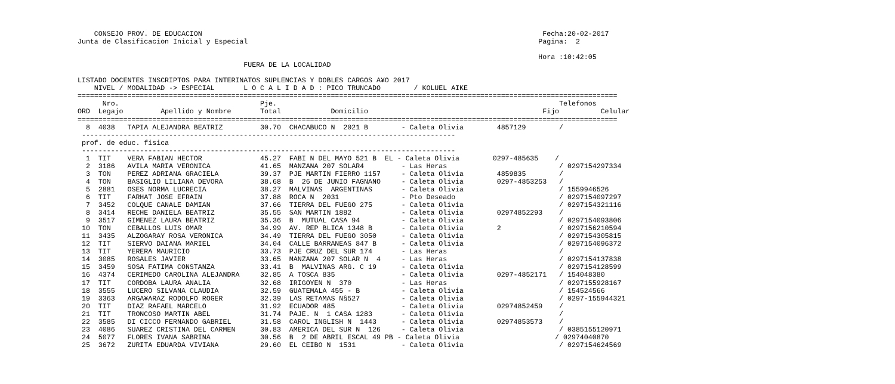CONSEJO PROV. DE EDUCACION                                                                                  Fecha:20-02-2017
Junta de Clasificacion Inicial y Especial                                                                      Pagina:  2

                                                                                                               Hora :10:42:05
                                        FUERA DE LA LOCALIDAD

LISTADO DOCENTES INSCRIPTOS PARA INTERINATOS SUPLENCIAS Y DOBLES CARGOS A¥O 2017
    NIVEL / MODALIDAD -> ESPECIAL       L O C A L I D A D : PICO TRUNCADO        / KOLUEL AIKE
==================================================================================================================================
      Nro.                                  Pje.                                                                    Telefonos
ORD  Legajo         Apellido y Nombre       Total            Domicilio                                          Fijo          Celular
==================================================================================================================================
  8  4038   TAPIA ALEJANDRA BEATRIZ         30.70  CHACABUCO N  2021 B        - Caleta Olivia        4857129        /
 ------------------------------------------------------------------------------------------
 prof. de educ. fisica
 ------------------------------------------------------------------------------------------
  1  TIT    VERA FABIAN HECTOR              45.27  FABI N DEL MAYO 521 B  EL - Caleta Olivia        0297-485635    /
  2  3186   AVILA MARIA VERONICA            41.65  MANZANA 207 SOLAR4         - Las Heras                           / 0297154297334
  3  TON    PEREZ ADRIANA GRACIELA          39.37  PJE MARTIN FIERRO 1157     - Caleta Olivia        4859835        /
  4  TON    BASIGLIO LILIANA DEVORA         38.68  B  26 DE JUNIO FAGNANO     - Caleta Olivia        0297-4853253   /
  5  2881   OSES NORMA LUCRECIA             38.27  MALVINAS  ARGENTINAS       - Caleta Olivia                       / 1559946526
  6  TIT    FARHAT JOSE EFRAIN              37.88  ROCA N  2031               - Pto Deseado                         / 0297154097297
  7  3452   COLQUE CANALE DAMIAN            37.66  TIERRA DEL FUEGO 275       - Caleta Olivia                       / 0297154321116
  8  3414   RECHE DANIELA BEATRIZ           35.55  SAN MARTIN 1882            - Caleta Olivia        02974852293    /
  9  3517   GIMENEZ LAURA BEATRIZ           35.36  B  MUTUAL CASA 94          - Caleta Olivia                       / 0297154093806
 10  TON    CEBALLOS LUIS OMAR              34.99  AV. REP BLICA 1348 B       - Caleta Olivia        2              / 0297156210594
 11  3435   ALZOGARAY ROSA VERONICA         34.49  TIERRA DEL FUEGO 3050      - Caleta Olivia                       / 0297154305815
 12  TIT    SIERVO DAIANA MARIEL            34.04  CALLE BARRANEAS 847 B      - Caleta Olivia                       / 0297154096372
 13  TIT    YERERA MAURICIO                 33.73  PJE CRUZ DEL SUR 174       - Las Heras                           /
 14  3085   ROSALES JAVIER                  33.65  MANZANA 207 SOLAR N  4     - Las Heras                           / 0297154137838
 15  3459   SOSA FATIMA CONSTANZA           33.41  B  MALVINAS ARG. C 19      - Caleta Olivia                       / 0297154128599
 16  4374   CERIMEDO CAROLINA ALEJANDRA     32.85  A TOSCA 835                - Caleta Olivia        0297-4852171   / 154048380
 17  TIT    CORDOBA LAURA ANALIA            32.68  IRIGOYEN N  370            - Las Heras                           / 0297155928167
 18  3555   LUCERO SILVANA CLAUDIA          32.59  GUATEMALA 455 - B          - Caleta Olivia                       / 154524566
 19  3363   ARGA¥ARAZ RODOLFO ROGER         32.39  LAS RETAMAS N§527          - Caleta Olivia                       / 0297-155944321
 20  TIT    DIAZ RAFAEL MARCELO             31.92  ECUADOR 485                - Caleta Olivia        02974852459    /
 21  TIT    TRONCOSO MARTIN ABEL            31.74  PAJE. N  1 CASA 1283       - Caleta Olivia                       /
 22  3585   DI CICCO FERNANDO GABRIEL       31.58  CAROL INGLISH N  1443      - Caleta Olivia        02974853573    /
 23  4086   SUAREZ CRISTINA DEL CARMEN      30.83  AMERICA DEL SUR N  126     - Caleta Olivia                       / 0385155120971
 24  5077   FLORES IVANA SABRINA            30.56  B  2 DE ABRIL ESCAL 49 PB - Caleta Olivia                       / 02974040870
 25  3672   ZURITA EDUARDA VIVIANA          29.60  EL CEIBO N  1531           - Caleta Olivia                       / 0297154624569